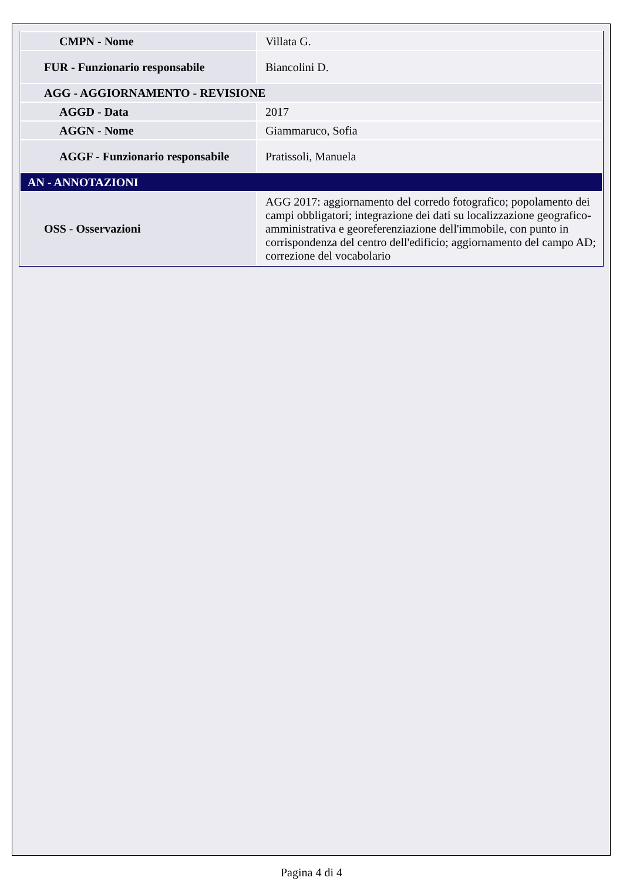| CMPN - Nome | Villata G. |
| FUR - Funzionario responsabile | Biancolini D. |
| AGG - AGGIORNAMENTO - REVISIONE | |
| AGGD - Data | 2017 |
| AGGN - Nome | Giammaruco, Sofia |
| AGGF - Funzionario responsabile | Pratissoli, Manuela |
| AN - ANNOTAZIONI | |
| OSS - Osservazioni | AGG 2017: aggiornamento del corredo fotografico; popolamento dei campi obbligatori; integrazione dei dati su localizzazione geografico-amministrativa e georeferenziazione dell'immobile, con punto in corrispondenza del centro dell'edificio; aggiornamento del campo AD; correzione del vocabolario |
Pagina 4 di 4